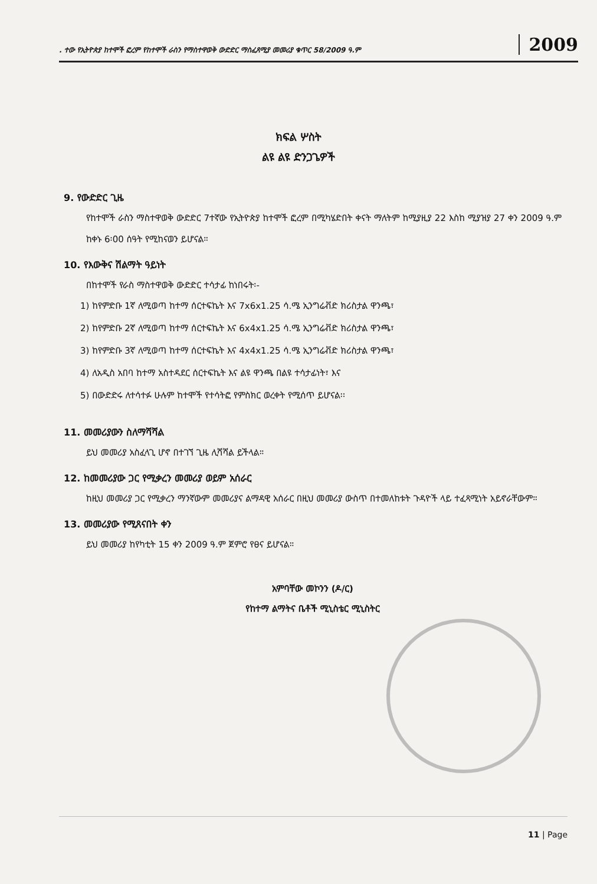. ተው የኢትዮጵያ ከተሞች ፎረም የከተሞች ራስን የማስተዋወቅ ውድድር ማስፈጸሚያ መመሪያ ቁጥር 58/2009 ዓ.ም
2009
ክፍል ሦስት
ልዩ ልዩ ድንጋጌዎች
9. የውድድር ጊዜ
የከተሞች ራስን ማስተዋወቅ ውድድር 7ተኛው የኢትዮጵያ ከተሞች ፎረም በሚካሄድበት ቀናት ማለትም ከሚያዚያ 22 እስከ ሚያዝያ 27 ቀን 2009 ዓ.ም ከቀኑ 6፡00 ሰዓት የሚከናወን ይሆናል።
10. የእውቅና ሽልማት ዓይነት
በከተሞች የራስ ማስተዋወቅ ውድድር ተሳታፊ ከነበሩት፡-
1) ከየምድቡ 1ኛ ለሚወጣ ከተማ ሰርተፍኬት እና 7x6x1.25 ሳ.ሜ ኢንግሬቭድ ክሪስታል ዋንጫ፣
2) ከየምድቡ 2ኛ ለሚወጣ ከተማ ሰርተፍኬት እና 6x4x1.25 ሳ.ሜ ኢንግሬቭድ ክሪስታል ዋንጫ፣
3) ከየምድቡ 3ኛ ለሚወጣ ከተማ ሰርተፍኬት እና 4x4x1.25 ሳ.ሜ ኢንግሬቭድ ክሪስታል ዋንጫ፣
4) ለአዲስ አበባ ከተማ አስተዳደር ሰርተፍኬት እና ልዩ ዋንጫ በልዩ ተሳታፊነት፣ እና
5) በውድድሩ ለተሳተፉ ሁሉም ከተሞች የተሳትፎ የምስክር ወረቀት የሚሰጥ ይሆናል፡፡
11. መመሪያውን ስለማሻሻል
ይህ መመሪያ አስፈላጊ ሆኖ በተገኘ ጊዜ ሊሻሻል ይችላል።
12. ከመመሪያው ጋር የሚቃረን መመሪያ ወይም አሰራር
ከዚህ መመሪያ ጋር የሚቃረን ማንኛውም መመሪያና ልማዳዊ አሰራር በዚህ መመሪያ ውስጥ በተመለከቱት ጉዳዮች ላይ ተፈጻሚነት አይኖራቸውም።
13. መመሪያው የሚጸናበት ቀን
ይህ መመሪያ ከየካቲት 15 ቀን 2009 ዓ.ም ጀምሮ የፀና ይሆናል።
አምባቸው መኮንን (ዶ/ር)
የከተማ ልማትና ቤቶች ሚኒስቴር ሚኒስትር
11 | Page